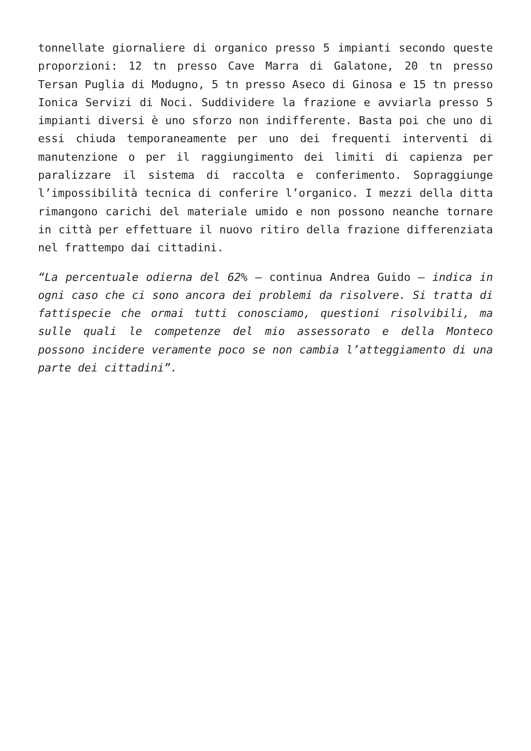tonnellate giornaliere di organico presso 5 impianti secondo queste proporzioni: 12 tn presso Cave Marra di Galatone, 20 tn presso Tersan Puglia di Modugno, 5 tn presso Aseco di Ginosa e 15 tn presso Ionica Servizi di Noci. Suddividere la frazione e avviarla presso 5 impianti diversi è uno sforzo non indifferente. Basta poi che uno di essi chiuda temporaneamente per uno dei frequenti interventi di manutenzione o per il raggiungimento dei limiti di capienza per paralizzare il sistema di raccolta e conferimento. Sopraggiunge l’impossibilità tecnica di conferire l’organico. I mezzi della ditta rimangono carichi del materiale umido e non possono neanche tornare in città per effettuare il nuovo ritiro della frazione differenziata nel frattempo dai cittadini.
“La percentuale odierna del 62% – continua Andrea Guido – indica in ogni caso che ci sono ancora dei problemi da risolvere. Si tratta di fattispecie che ormai tutti conosciamo, questioni risolvibili, ma sulle quali le competenze del mio assessorato e della Monteco possono incidere veramente poco se non cambia l’atteggiamento di una parte dei cittadini”.